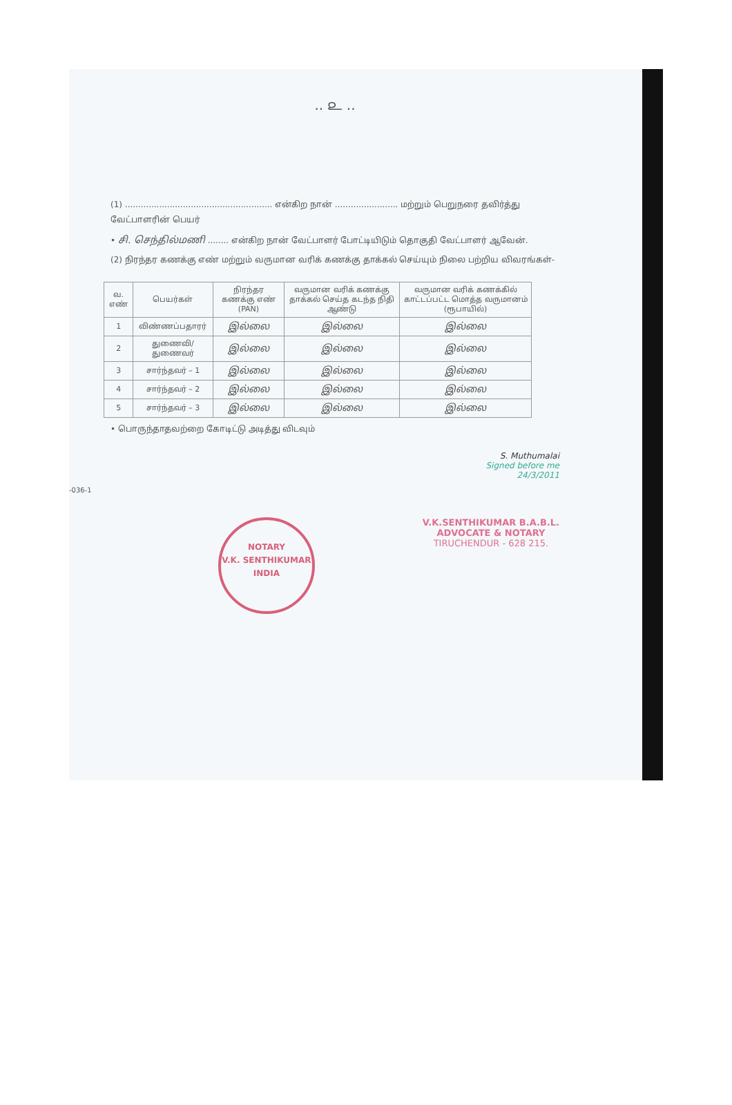.. ௨ ..
(1) ........................................................ என்கிற நான் ........................ மற்றும் பெறுநரை தவிர்த்து வேட்பாளரின் பெயர்
• சி. செந்தில்மணி ........ என்கிற நான் வேட்பாளர் போட்டியிடும் தொகுதி வேட்பாளர் ஆவேன்.
(2) நிரந்தர கணக்கு எண் மற்றும் வருமான வரிக் கணக்கு தாக்கல் செய்யும் நிலை பற்றிய விவரங்கள்-
| வ. எண் | பெயர்கள் | நிரந்தர கணக்கு எண் (PAN) | வருமான வரிக் கணக்கு தாக்கல் செய்த கடந்த நிதி ஆண்டு | வருமான வரிக் கணக்கில் காட்டப்பட்ட மொத்த வருமானம் (ரூபாயில்) |
| --- | --- | --- | --- | --- |
| 1 | விண்ணப்பதாரர் | இல்லை | இல்லை | இல்லை |
| 2 | துணைவி/துணைவர் | இல்லை | இல்லை | இல்லை |
| 3 | சார்ந்தவர் – 1 | இல்லை | இல்லை | இல்லை |
| 4 | சார்ந்தவர் – 2 | இல்லை | இல்லை | இல்லை |
| 5 | சார்ந்தவர் – 3 | இல்லை | இல்லை | இல்லை |
• பொருந்தாதவற்றை கோடிட்டு அடித்து விடவும்
S. Muthumalai
Signed before me
24/3/2011
-036-1
NOTARY
V.K. SENTHIKUMAR
INDIA
V.K.SENTHIKUMAR B.A.B.L.
ADVOCATE & NOTARY
TIRUCHENDUR - 628 215.